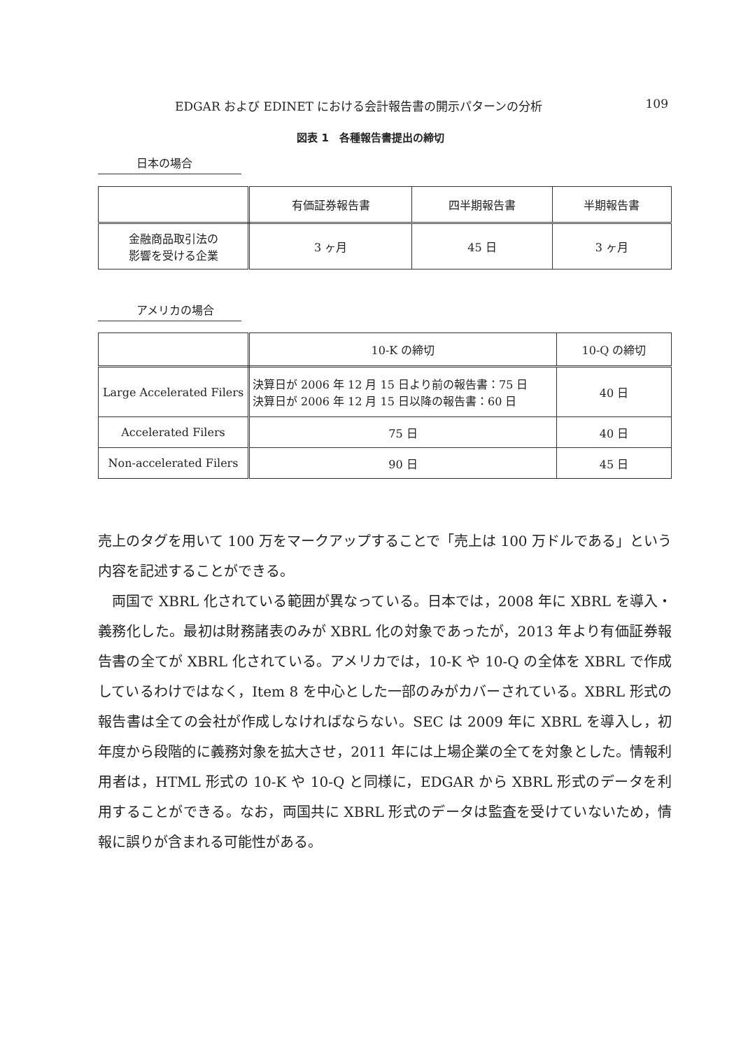EDGAR および EDINET における会計報告書の開示パターンの分析 109
図表 1　各種報告書提出の締切
日本の場合
| | 有価証券報告書 | 四半期報告書 | 半期報告書 |
| --- | --- | --- | --- |
| 金融商品取引法の 影響を受ける企業 | 3 ヶ月 | 45 日 | 3 ヶ月 |
アメリカの場合
| | 10-K の締切 | 10-Q の締切 |
| --- | --- | --- |
| Large Accelerated Filers | 決算日が 2006 年 12 月 15 日より前の報告書：75 日 決算日が 2006 年 12 月 15 日以降の報告書：60 日 | 40 日 |
| Accelerated Filers | 75 日 | 40 日 |
| Non-accelerated Filers | 90 日 | 45 日 |
売上のタグを用いて 100 万をマークアップすることで「売上は 100 万ドルである」という内容を記述することができる。
　両国で XBRL 化されている範囲が異なっている。日本では，2008 年に XBRL を導入・義務化した。最初は財務諸表のみが XBRL 化の対象であったが，2013 年より有価証券報告書の全てが XBRL 化されている。アメリカでは，10-K や 10-Q の全体を XBRL で作成しているわけではなく，Item 8 を中心とした一部のみがカバーされている。XBRL 形式の報告書は全ての会社が作成しなければならない。SEC は 2009 年に XBRL を導入し，初年度から段階的に義務対象を拡大させ，2011 年には上場企業の全てを対象とした。情報利用者は，HTML 形式の 10-K や 10-Q と同様に，EDGAR から XBRL 形式のデータを利用することができる。なお，両国共に XBRL 形式のデータは監査を受けていないため，情報に誤りが含まれる可能性がある。